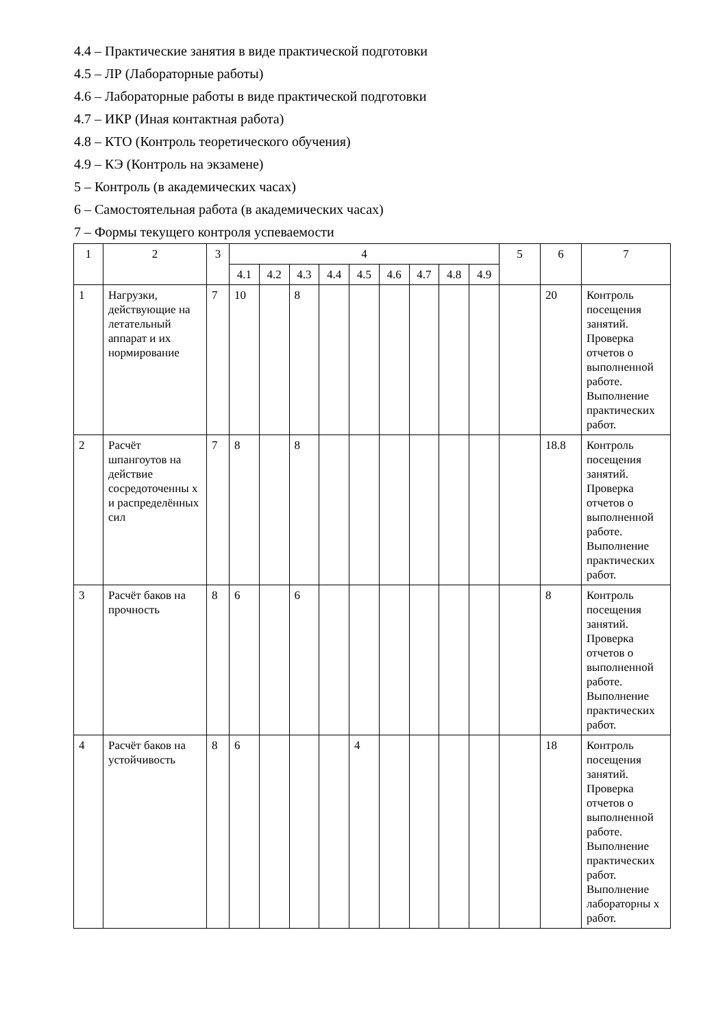4.4 – Практические занятия в виде практической подготовки
4.5 – ЛР (Лабораторные работы)
4.6 – Лабораторные работы в виде практической подготовки
4.7 – ИКР (Иная контактная работа)
4.8 – КТО (Контроль теоретического обучения)
4.9 – КЭ (Контроль на экзамене)
5 – Контроль (в академических часах)
6 – Самостоятельная работа (в академических часах)
7 – Формы текущего контроля успеваемости
| 1 | 2 | 3 | 4 | | | | | | | | | 5 | 6 | 7 |
| --- | --- | --- | --- | --- | --- | --- | --- | --- | --- | --- | --- | --- | --- | --- |
| | | | 4.1 | 4.2 | 4.3 | 4.4 | 4.5 | 4.6 | 4.7 | 4.8 | 4.9 | | | |
| 1 | Нагрузки, действующие на летательный аппарат и их нормирование | 7 | 10 | | 8 | | | | | | | | 20 | Контроль посещения занятий. Проверка отчетов о выполненной работе. Выполнение практических работ. |
| 2 | Расчёт шпангоутов на действие сосредоточенны х и распределённых сил | 7 | 8 | | 8 | | | | | | | | 18.8 | Контроль посещения занятий. Проверка отчетов о выполненной работе. Выполнение практических работ. |
| 3 | Расчёт баков на прочность | 8 | 6 | | 6 | | | | | | | | 8 | Контроль посещения занятий. Проверка отчетов о выполненной работе. Выполнение практических работ. |
| 4 | Расчёт баков на устойчивость | 8 | 6 | | | | 4 | | | | | | 18 | Контроль посещения занятий. Проверка отчетов о выполненной работе. Выполнение практических работ. Выполнение лабораторны х работ. |